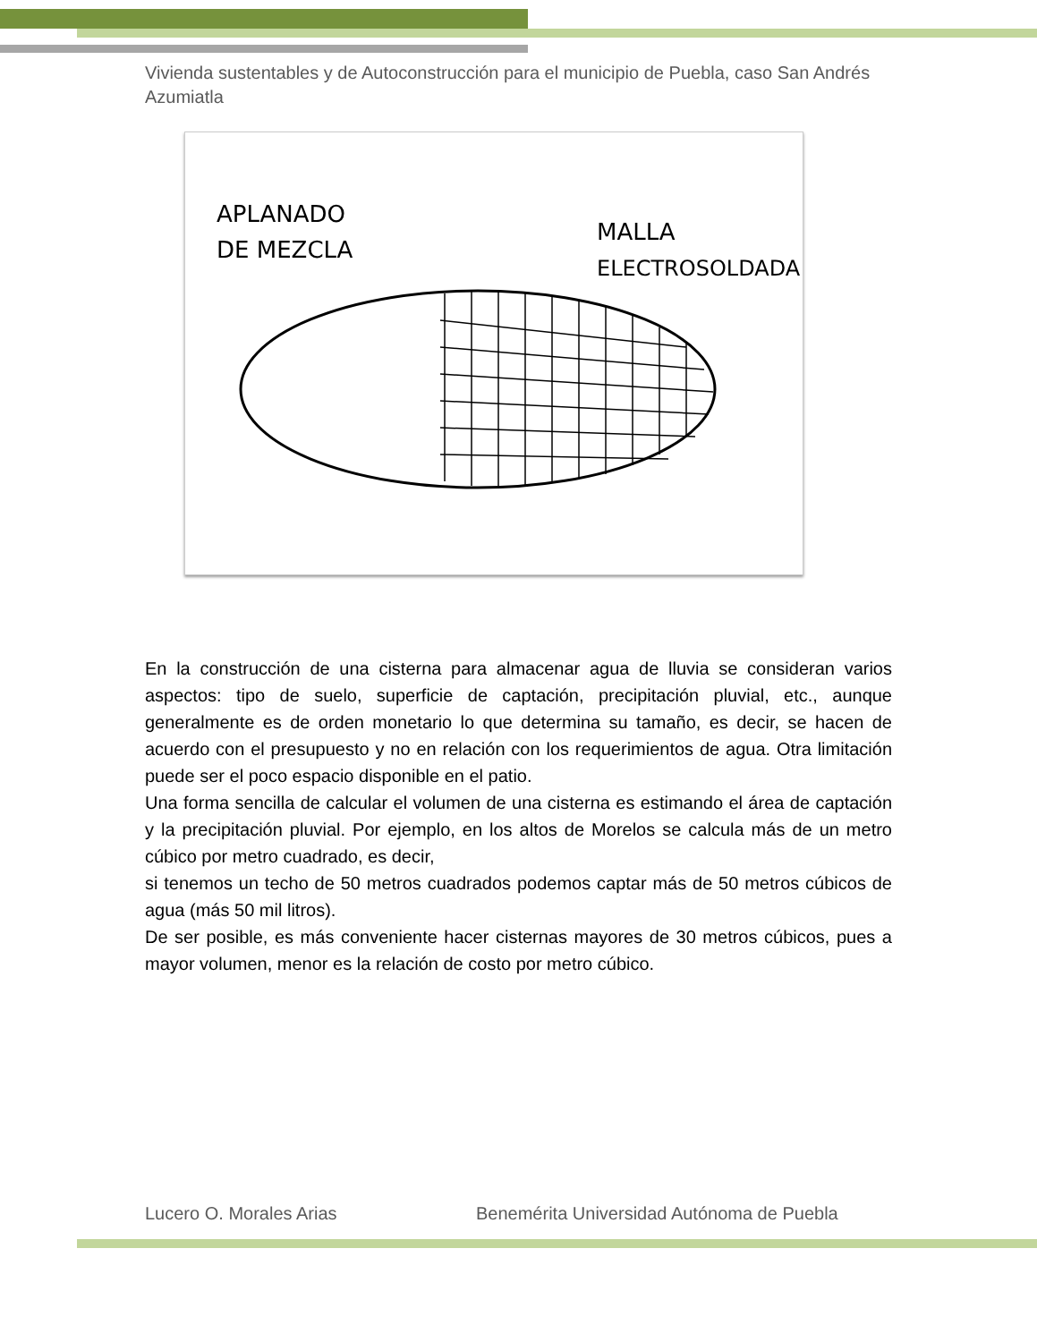Vivienda sustentables y de Autoconstrucción para el municipio de Puebla, caso San Andrés Azumiatla
APLANADO
DE MEZCLA
MALLA
ELECTROSOLDADA
En la construcción de una cisterna para almacenar agua de lluvia se consideran varios aspectos: tipo de suelo, superficie de captación, precipitación pluvial, etc., aunque generalmente es de orden monetario lo que determina su tamaño, es decir, se hacen de acuerdo con el presupuesto y no en relación con los requerimientos de agua. Otra limitación puede ser el poco espacio disponible en el patio.
Una forma sencilla de calcular el volumen de una cisterna es estimando el área de captación y la precipitación pluvial. Por ejemplo, en los altos de Morelos se calcula más de un metro cúbico por metro cuadrado, es decir,
si tenemos un techo de 50 metros cuadrados podemos captar más de 50 metros cúbicos de agua (más 50 mil litros).
De ser posible, es más conveniente hacer cisternas mayores de 30 metros cúbicos, pues a mayor volumen, menor es la relación de costo por metro cúbico.
Lucero O. Morales Arias Benemérita Universidad Autónoma de Puebla